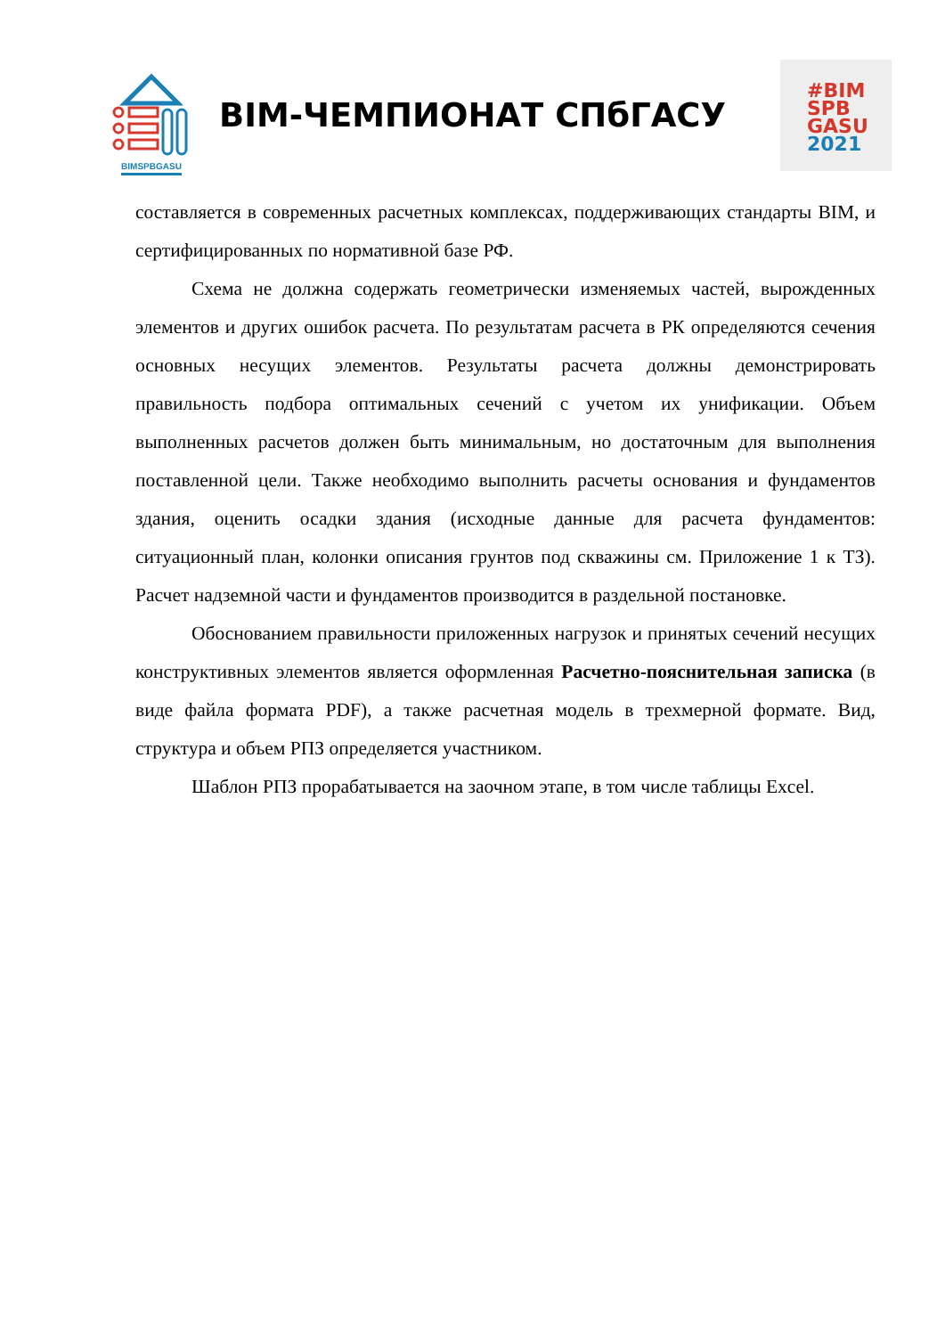BIMSPBGASU
BIM-ЧЕМПИОНАТ СПбГАСУ
#BIM
SPB
GASU
2021
составляется в современных расчетных комплексах, поддерживающих стандарты BIM, и сертифицированных по нормативной базе РФ.
Схема не должна содержать геометрически изменяемых частей, вырожденных элементов и других ошибок расчета. По результатам расчета в РК определяются сечения основных несущих элементов. Результаты расчета должны демонстрировать правильность подбора оптимальных сечений с учетом их унификации. Объем выполненных расчетов должен быть минимальным, но достаточным для выполнения поставленной цели. Также необходимо выполнить расчеты основания и фундаментов здания, оценить осадки здания (исходные данные для расчета фундаментов: ситуационный план, колонки описания грунтов под скважины см. Приложение 1 к ТЗ). Расчет надземной части и фундаментов производится в раздельной постановке.
Обоснованием правильности приложенных нагрузок и принятых сечений несущих конструктивных элементов является оформленная Расчетно-пояснительная записка (в виде файла формата PDF), а также расчетная модель в трехмерной формате. Вид, структура и объем РПЗ определяется участником.
Шаблон РПЗ прорабатывается на заочном этапе, в том числе таблицы Excel.